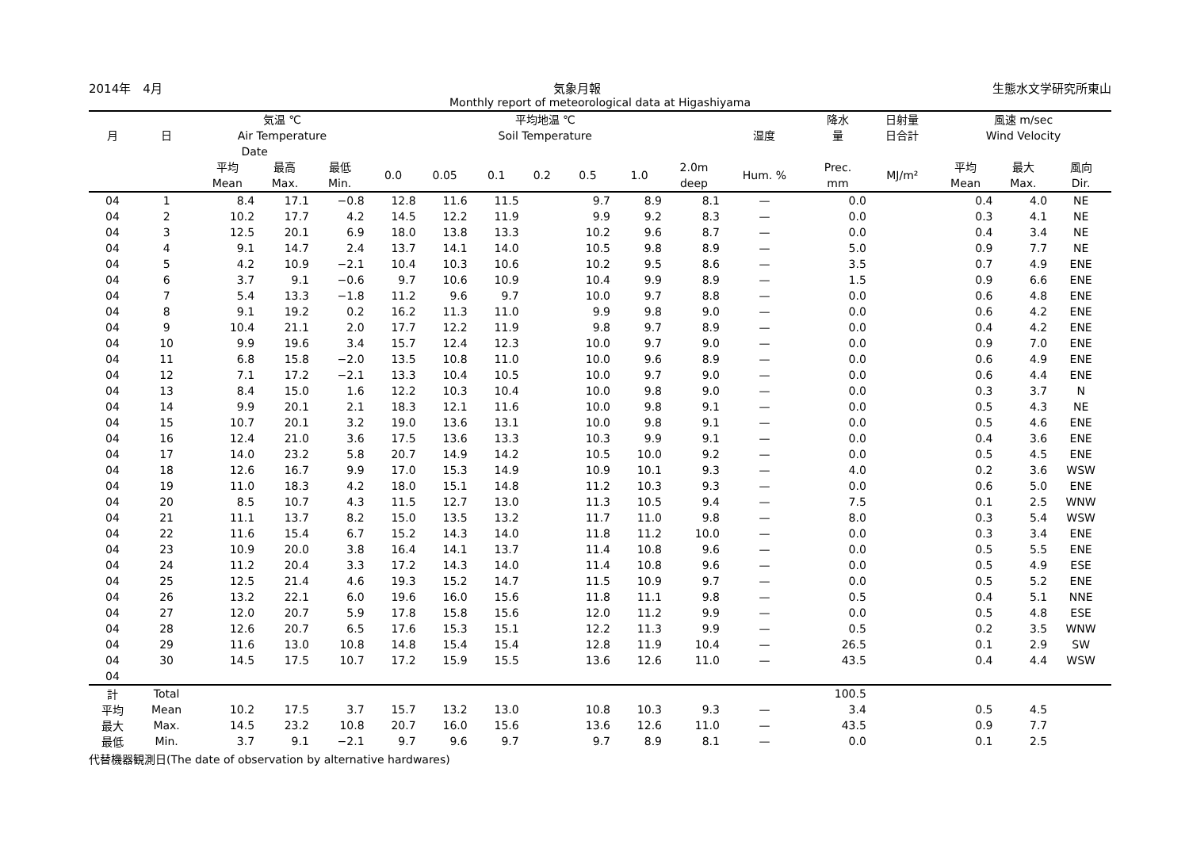2014年　4月 気象月報 生態水文学研究所東山
Monthly report of meteorological data at Higashiyama
| 月 | 日 | 気温 ℃ Air Temperature | | | 平均地温 ℃ Soil Temperature | | | | | | | 湿度 | 降水 量 | 日射量 日合計 | 風速 m/sec Wind Velocity | | |
| --- | --- | --- | --- | --- | --- | --- | --- | --- | --- | --- | --- | --- | --- | --- | --- | --- | --- |
| | | Date | | | | | | | | | | | | | | | |
| | | 平均 Mean | 最高 Max. | 最低 Min. | 0.0 | 0.05 | 0.1 | 0.2 | 0.5 | 1.0 | 2.0m deep | Hum. % | Prec. mm | MJ/m² | 平均 Mean | 最大 Max. | 風向 Dir. |
| 04 | 1 | 8.4 | 17.1 | −0.8 | 12.8 | 11.6 | 11.5 | | 9.7 | 8.9 | 8.1 | — | 0.0 | | 0.4 | 4.0 | NE |
| 04 | 2 | 10.2 | 17.7 | 4.2 | 14.5 | 12.2 | 11.9 | | 9.9 | 9.2 | 8.3 | — | 0.0 | | 0.3 | 4.1 | NE |
| 04 | 3 | 12.5 | 20.1 | 6.9 | 18.0 | 13.8 | 13.3 | | 10.2 | 9.6 | 8.7 | — | 0.0 | | 0.4 | 3.4 | NE |
| 04 | 4 | 9.1 | 14.7 | 2.4 | 13.7 | 14.1 | 14.0 | | 10.5 | 9.8 | 8.9 | — | 5.0 | | 0.9 | 7.7 | NE |
| 04 | 5 | 4.2 | 10.9 | −2.1 | 10.4 | 10.3 | 10.6 | | 10.2 | 9.5 | 8.6 | — | 3.5 | | 0.7 | 4.9 | ENE |
| 04 | 6 | 3.7 | 9.1 | −0.6 | 9.7 | 10.6 | 10.9 | | 10.4 | 9.9 | 8.9 | — | 1.5 | | 0.9 | 6.6 | ENE |
| 04 | 7 | 5.4 | 13.3 | −1.8 | 11.2 | 9.6 | 9.7 | | 10.0 | 9.7 | 8.8 | — | 0.0 | | 0.6 | 4.8 | ENE |
| 04 | 8 | 9.1 | 19.2 | 0.2 | 16.2 | 11.3 | 11.0 | | 9.9 | 9.8 | 9.0 | — | 0.0 | | 0.6 | 4.2 | ENE |
| 04 | 9 | 10.4 | 21.1 | 2.0 | 17.7 | 12.2 | 11.9 | | 9.8 | 9.7 | 8.9 | — | 0.0 | | 0.4 | 4.2 | ENE |
| 04 | 10 | 9.9 | 19.6 | 3.4 | 15.7 | 12.4 | 12.3 | | 10.0 | 9.7 | 9.0 | — | 0.0 | | 0.9 | 7.0 | ENE |
| 04 | 11 | 6.8 | 15.8 | −2.0 | 13.5 | 10.8 | 11.0 | | 10.0 | 9.6 | 8.9 | — | 0.0 | | 0.6 | 4.9 | ENE |
| 04 | 12 | 7.1 | 17.2 | −2.1 | 13.3 | 10.4 | 10.5 | | 10.0 | 9.7 | 9.0 | — | 0.0 | | 0.6 | 4.4 | ENE |
| 04 | 13 | 8.4 | 15.0 | 1.6 | 12.2 | 10.3 | 10.4 | | 10.0 | 9.8 | 9.0 | — | 0.0 | | 0.3 | 3.7 | N |
| 04 | 14 | 9.9 | 20.1 | 2.1 | 18.3 | 12.1 | 11.6 | | 10.0 | 9.8 | 9.1 | — | 0.0 | | 0.5 | 4.3 | NE |
| 04 | 15 | 10.7 | 20.1 | 3.2 | 19.0 | 13.6 | 13.1 | | 10.0 | 9.8 | 9.1 | — | 0.0 | | 0.5 | 4.6 | ENE |
| 04 | 16 | 12.4 | 21.0 | 3.6 | 17.5 | 13.6 | 13.3 | | 10.3 | 9.9 | 9.1 | — | 0.0 | | 0.4 | 3.6 | ENE |
| 04 | 17 | 14.0 | 23.2 | 5.8 | 20.7 | 14.9 | 14.2 | | 10.5 | 10.0 | 9.2 | — | 0.0 | | 0.5 | 4.5 | ENE |
| 04 | 18 | 12.6 | 16.7 | 9.9 | 17.0 | 15.3 | 14.9 | | 10.9 | 10.1 | 9.3 | — | 4.0 | | 0.2 | 3.6 | WSW |
| 04 | 19 | 11.0 | 18.3 | 4.2 | 18.0 | 15.1 | 14.8 | | 11.2 | 10.3 | 9.3 | — | 0.0 | | 0.6 | 5.0 | ENE |
| 04 | 20 | 8.5 | 10.7 | 4.3 | 11.5 | 12.7 | 13.0 | | 11.3 | 10.5 | 9.4 | — | 7.5 | | 0.1 | 2.5 | WNW |
| 04 | 21 | 11.1 | 13.7 | 8.2 | 15.0 | 13.5 | 13.2 | | 11.7 | 11.0 | 9.8 | — | 8.0 | | 0.3 | 5.4 | WSW |
| 04 | 22 | 11.6 | 15.4 | 6.7 | 15.2 | 14.3 | 14.0 | | 11.8 | 11.2 | 10.0 | — | 0.0 | | 0.3 | 3.4 | ENE |
| 04 | 23 | 10.9 | 20.0 | 3.8 | 16.4 | 14.1 | 13.7 | | 11.4 | 10.8 | 9.6 | — | 0.0 | | 0.5 | 5.5 | ENE |
| 04 | 24 | 11.2 | 20.4 | 3.3 | 17.2 | 14.3 | 14.0 | | 11.4 | 10.8 | 9.6 | — | 0.0 | | 0.5 | 4.9 | ESE |
| 04 | 25 | 12.5 | 21.4 | 4.6 | 19.3 | 15.2 | 14.7 | | 11.5 | 10.9 | 9.7 | — | 0.0 | | 0.5 | 5.2 | ENE |
| 04 | 26 | 13.2 | 22.1 | 6.0 | 19.6 | 16.0 | 15.6 | | 11.8 | 11.1 | 9.8 | — | 0.5 | | 0.4 | 5.1 | NNE |
| 04 | 27 | 12.0 | 20.7 | 5.9 | 17.8 | 15.8 | 15.6 | | 12.0 | 11.2 | 9.9 | — | 0.0 | | 0.5 | 4.8 | ESE |
| 04 | 28 | 12.6 | 20.7 | 6.5 | 17.6 | 15.3 | 15.1 | | 12.2 | 11.3 | 9.9 | — | 0.5 | | 0.2 | 3.5 | WNW |
| 04 | 29 | 11.6 | 13.0 | 10.8 | 14.8 | 15.4 | 15.4 | | 12.8 | 11.9 | 10.4 | — | 26.5 | | 0.1 | 2.9 | SW |
| 04 | 30 | 14.5 | 17.5 | 10.7 | 17.2 | 15.9 | 15.5 | | 13.6 | 12.6 | 11.0 | — | 43.5 | | 0.4 | 4.4 | WSW |
| 04 | | | | | | | | | | | | | | | | | |
| 計 | Total | | | | | | | | | | | | 100.5 | | | | |
| 平均 | Mean | 10.2 | 17.5 | 3.7 | 15.7 | 13.2 | 13.0 | | 10.8 | 10.3 | 9.3 | — | 3.4 | | 0.5 | 4.5 | |
| 最大 | Max. | 14.5 | 23.2 | 10.8 | 20.7 | 16.0 | 15.6 | | 13.6 | 12.6 | 11.0 | — | 43.5 | | 0.9 | 7.7 | |
| 最低 | Min. | 3.7 | 9.1 | −2.1 | 9.7 | 9.6 | 9.7 | | 9.7 | 8.9 | 8.1 | — | 0.0 | | 0.1 | 2.5 | |
代替機器観測日(The date of observation by alternative hardwares)